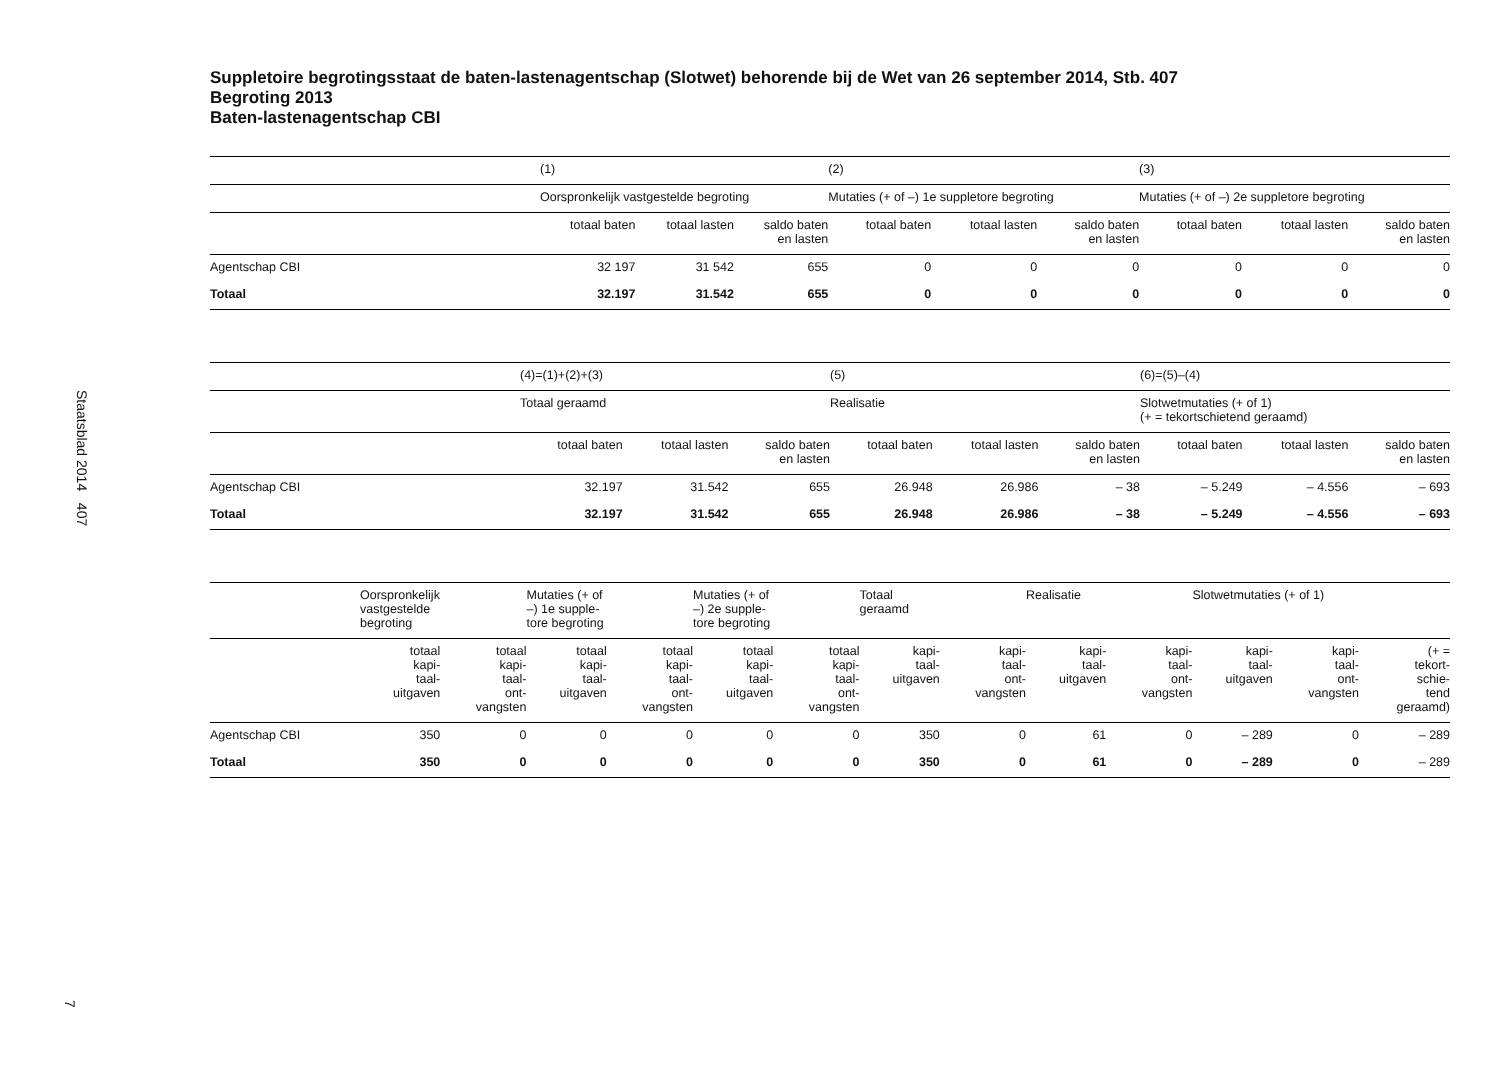Staatsblad 2014 407
7
Suppletoire begrotingsstaat de baten-lastenagentschap (Slotwet) behorende bij de Wet van 26 september 2014, Stb. 407
Begroting 2013
Baten-lastenagentschap CBI
| | (1) | | | (2) | | | (3) | | |
| --- | --- | --- | --- | --- | --- | --- | --- | --- | --- |
| | Oorspronkelijk vastgestelde begroting | | | Mutaties (+ of –) 1e suppletore begroting | | | Mutaties (+ of –) 2e suppletore begroting | | |
| | totaal baten | totaal lasten | saldo baten en lasten | totaal baten | totaal lasten | saldo baten en lasten | totaal baten | totaal lasten | saldo baten en lasten |
| Agentschap CBI | 32 197 | 31 542 | 655 | 0 | 0 | 0 | 0 | 0 | 0 |
| Totaal | 32.197 | 31.542 | 655 | 0 | 0 | 0 | 0 | 0 | 0 |
| | (4)=(1)+(2)+(3) | | | (5) | | | (6)=(5)–(4) | | |
| --- | --- | --- | --- | --- | --- | --- | --- | --- | --- |
| | Totaal geraamd | | | Realisatie | | | Slotwetmutaties (+ of 1) (+ = tekortschietend geraamd) | | |
| | totaal baten | totaal lasten | saldo baten en lasten | totaal baten | totaal lasten | saldo baten en lasten | totaal baten | totaal lasten | saldo baten en lasten |
| Agentschap CBI | 32.197 | 31.542 | 655 | 26.948 | 26.986 | – 38 | – 5.249 | – 4.556 | – 693 |
| Totaal | 32.197 | 31.542 | 655 | 26.948 | 26.986 | – 38 | – 5.249 | – 4.556 | – 693 |
| | Oorspronkelijk vastgestelde begroting | | Mutaties (+ of –) 1e supple- tore begroting | | Mutaties (+ of –) 2e supple- tore begroting | | Totaal geraamd | | Realisatie | | Slotwetmutaties (+ of 1) | | |
| --- | --- | --- | --- | --- | --- | --- | --- | --- | --- | --- | --- | --- | --- |
| | totaal kapi- taal- uitgaven | totaal kapi- taal- ont- vangsten | totaal kapi- taal- uitgaven | totaal kapi- taal- ont- vangsten | totaal kapi- taal- uitgaven | totaal kapi- taal- ont- vangsten | kapi- taal- uitgaven | kapi- taal- ont- vangsten | kapi- taal- uitgaven | kapi- taal- ont- vangsten | kapi- taal- uitgaven | kapi- taal- ont- vangsten | (+ = tekort- schie- tend geraamd) |
| Agentschap CBI | 350 | 0 | 0 | 0 | 0 | 0 | 350 | 0 | 61 | 0 | – 289 | 0 | – 289 |
| Totaal | 350 | 0 | 0 | 0 | 0 | 0 | 350 | 0 | 61 | 0 | – 289 | 0 | – 289 |